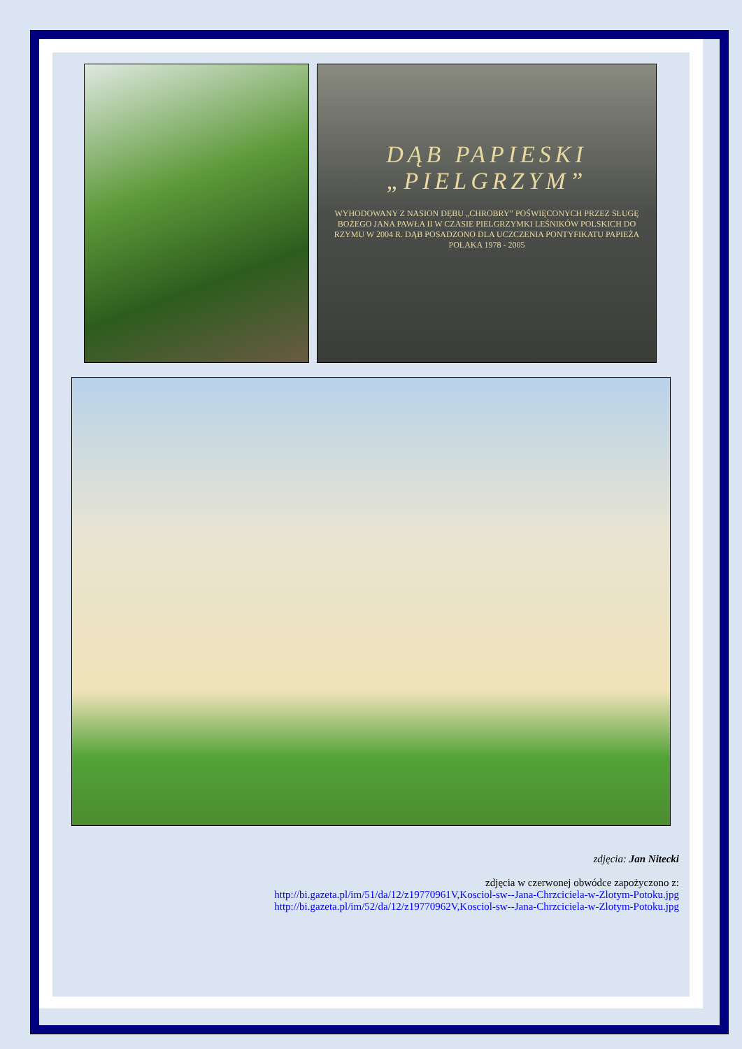DĄB PAPIESKI
„PIELGRZYM”
WYHODOWANY Z NASION DĘBU „CHROBRY” POŚWIĘCONYCH PRZEZ SŁUGĘ BOŻEGO JANA PAWŁA II W CZASIE PIELGRZYMKI LEŚNIKÓW POLSKICH DO RZYMU W 2004 R. DĄB POSADZONO DLA UCZCZENIA PONTYFIKATU PAPIEŻA POLAKA 1978 - 2005
zdjęcia: Jan Nitecki
zdjęcia w czerwonej obwódce zapożyczono z:
http://bi.gazeta.pl/im/51/da/12/z19770961V,Kosciol-sw--Jana-Chrzciciela-w-Zlotym-Potoku.jpg
http://bi.gazeta.pl/im/52/da/12/z19770962V,Kosciol-sw--Jana-Chrzciciela-w-Zlotym-Potoku.jpg